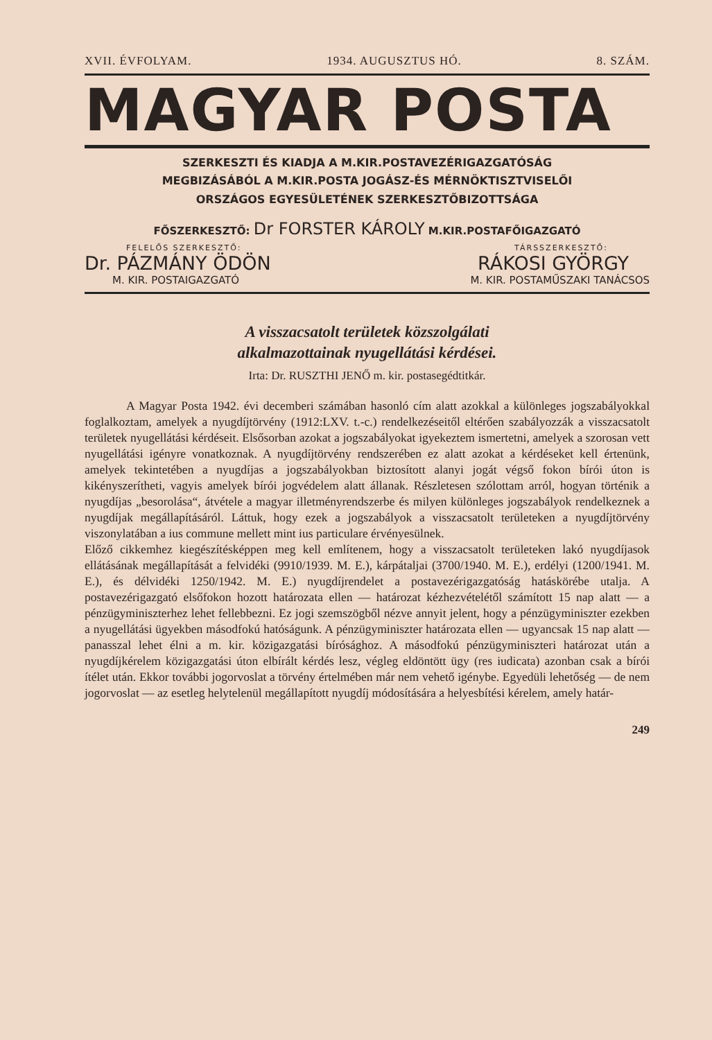XVII. ÉVFOLYAM. 1934. AUGUSZTUS HÓ. 8. SZÁM.
MAGYAR POSTA
SZERKESZTI ÉS KIADJA A M.KIR.POSTAVEZÉRIGAZGATÓSÁG
MEGBIZÁSÁBÓL A M.KIR.POSTA JOGÁSZ-ÉS MÉRNÖKTISZTVISELŐI
ORSZÁGOS EGYESÜLETÉNEK SZERKESZTŐBIZOTTSÁGA
FŐSZERKESZTŐ: Dr FORSTER KÁROLY M.KIR.POSTAFŐIGAZGATÓ
FELELŐS SZERKESZTŐ: TÁRSSZERKESZTŐ:
Dr. PÁZMÁNY ÖDÖN RÁKOSI GYÖRGY
M. KIR. POSTAIGAZGATÓ M. KIR. POSTAMŰSZAKI TANÁCSOS
A visszacsatolt területek közszolgálati
alkalmazottainak nyugellátási kérdései.
Irta: Dr. RUSZTHI JENŐ m. kir. postasegédtitkár.
A Magyar Posta 1942. évi decemberi számában hasonló cím alatt azokkal a különleges jogszabályokkal foglalkoztam, amelyek a nyugdíjtörvény (1912:LXV. t.-c.) rendelkezéseitől eltérően szabályozzák a visszacsatolt területek nyugellátási kérdéseit. Elsősorban azokat a jogszabályokat igyekeztem ismertetni, amelyek a szorosan vett nyugellátási igényre vonatkoznak. A nyugdíjtörvény rendszerében ez alatt azokat a kérdéseket kell értenünk, amelyek tekintetében a nyugdíjas a jogszabályokban biztosított alanyi jogát végső fokon bírói úton is kikényszerítheti, vagyis amelyek bírói jogvédelem alatt állanak. Részletesen szólottam arról, hogyan történik a nyugdíjas „besorolása“, átvétele a magyar illetményrendszerbe és milyen különleges jogszabályok rendelkeznek a nyugdíjak megállapításáról. Láttuk, hogy ezek a jogszabályok a visszacsatolt területeken a nyugdíjtörvény viszonylatában a ius commune mellett mint ius particulare érvényesülnek.
Előző cikkemhez kiegészítésképpen meg kell említenem, hogy a visszacsatolt területeken lakó nyugdíjasok ellátásának megállapítását a felvidéki (9910/1939. M. E.), kárpátaljai (3700/1940. M. E.), erdélyi (1200/1941. M. E.), és délvidéki 1250/1942. M. E.) nyugdíjrendelet a postavezérigazgatóság hatáskörébe utalja. A postavezérigazgató elsőfokon hozott határozata ellen — határozat kézhezvételétől számított 15 nap alatt — a pénzügyminiszterhez lehet fellebbezni. Ez jogi szemszögből nézve annyit jelent, hogy a pénzügyminiszter ezekben a nyugellátási ügyekben másodfokú hatóságunk. A pénzügyminiszter határozata ellen — ugyancsak 15 nap alatt — panasszal lehet élni a m. kir. közigazgatási bírósághoz. A másodfokú pénzügyminiszteri határozat után a nyugdíjkérelem közigazgatási úton elbírált kérdés lesz, végleg eldöntött ügy (res iudicata) azonban csak a bírói ítélet után. Ekkor további jogorvoslat a törvény értelmében már nem vehető igénybe. Egyedüli lehetőség — de nem jogorvoslat — az esetleg helytelenül megállapított nyugdíj módosítására a helyesbítési kérelem, amely határ-
249